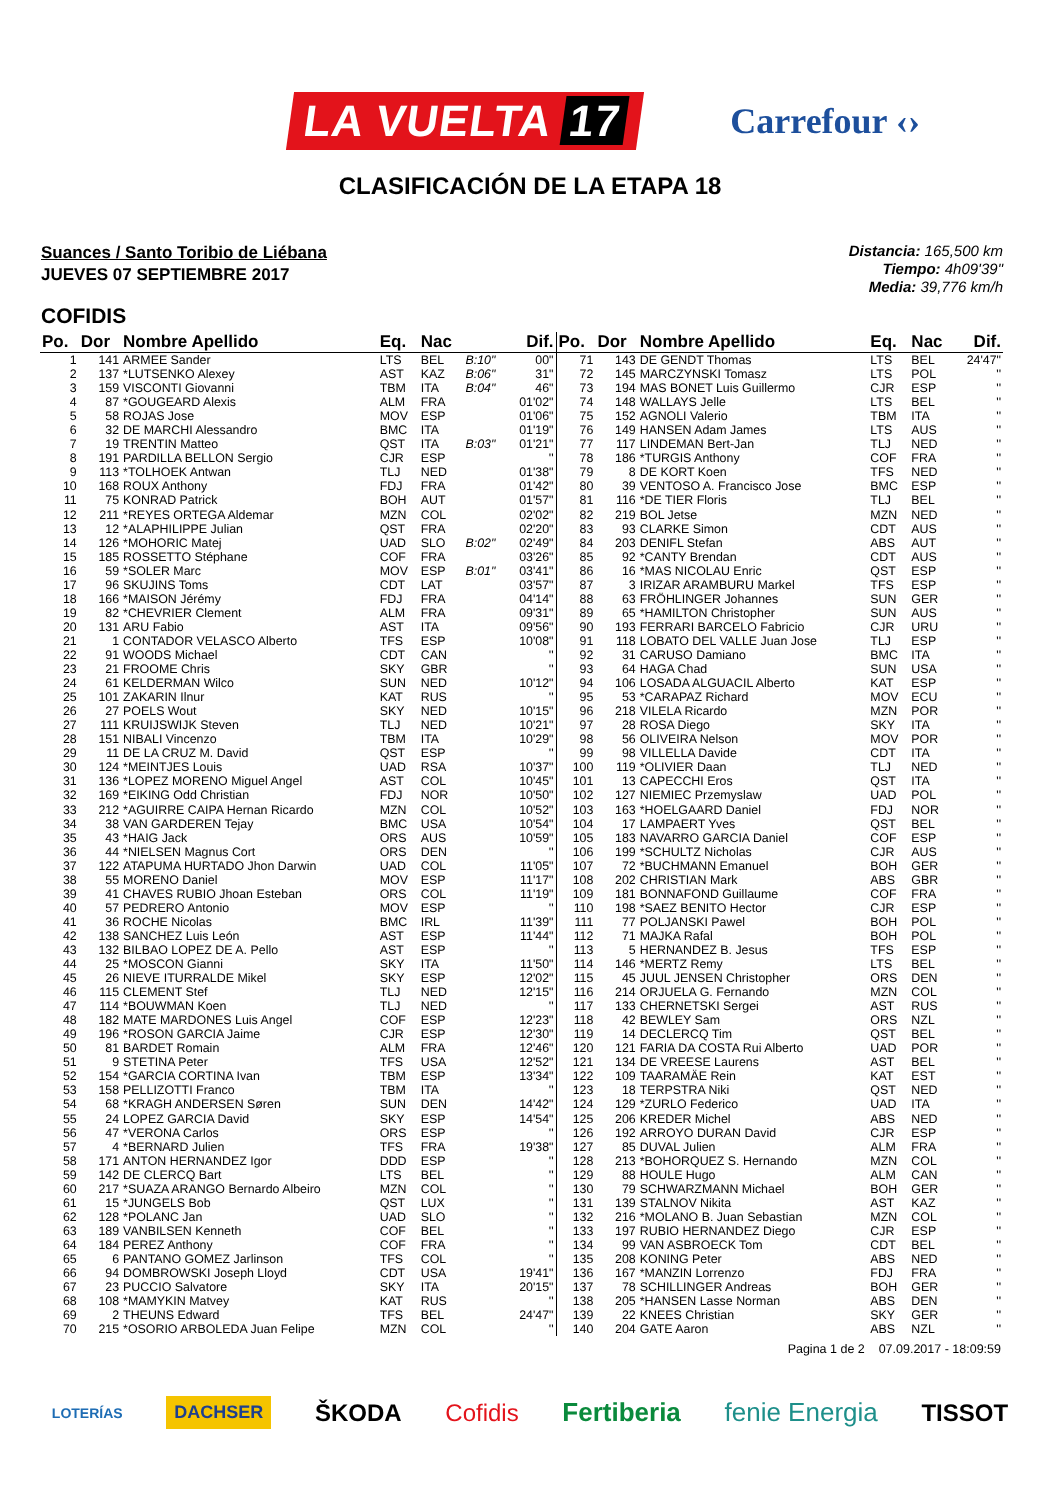LA VUELTA 17
Carrefour ‹›
CLASIFICACIÓN DE LA ETAPA 18
Suances / Santo Toribio de Liébana
JUEVES 07 SEPTIEMBRE 2017
Distancia: 165,500 km
Tiempo: 4h09'39"
Media: 39,776 km/h
COFIDIS
| Po. | Dor | Nombre Apellido | Eq. | Nac | | Dif. | Po. | Dor | Nombre Apellido | Eq. | Nac | Dif. |
| --- | --- | --- | --- | --- | --- | --- | --- | --- | --- | --- | --- | --- |
| 1 | 141 | ARMEE Sander | LTS | BEL | B:10" | 00" | 71 | 143 | DE GENDT Thomas | LTS | BEL | 24'47" |
| 2 | 137 | *LUTSENKO Alexey | AST | KAZ | B:06" | 31" | 72 | 145 | MARCZYNSKI Tomasz | LTS | POL | '' |
| 3 | 159 | VISCONTI Giovanni | TBM | ITA | B:04" | 46" | 73 | 194 | MAS BONET Luis Guillermo | CJR | ESP | '' |
| 4 | 87 | *GOUGEARD Alexis | ALM | FRA | | 01'02" | 74 | 148 | WALLAYS Jelle | LTS | BEL | '' |
| 5 | 58 | ROJAS Jose | MOV | ESP | | 01'06" | 75 | 152 | AGNOLI Valerio | TBM | ITA | '' |
| 6 | 32 | DE MARCHI Alessandro | BMC | ITA | | 01'19" | 76 | 149 | HANSEN Adam James | LTS | AUS | '' |
| 7 | 19 | TRENTIN Matteo | QST | ITA | B:03" | 01'21" | 77 | 117 | LINDEMAN Bert-Jan | TLJ | NED | '' |
| 8 | 191 | PARDILLA BELLON Sergio | CJR | ESP | | '' | 78 | 186 | *TURGIS Anthony | COF | FRA | '' |
| 9 | 113 | *TOLHOEK Antwan | TLJ | NED | | 01'38" | 79 | 8 | DE KORT Koen | TFS | NED | '' |
| 10 | 168 | ROUX Anthony | FDJ | FRA | | 01'42" | 80 | 39 | VENTOSO A. Francisco Jose | BMC | ESP | '' |
| 11 | 75 | KONRAD Patrick | BOH | AUT | | 01'57" | 81 | 116 | *DE TIER Floris | TLJ | BEL | '' |
| 12 | 211 | *REYES ORTEGA Aldemar | MZN | COL | | 02'02" | 82 | 219 | BOL Jetse | MZN | NED | '' |
| 13 | 12 | *ALAPHILIPPE Julian | QST | FRA | | 02'20" | 83 | 93 | CLARKE Simon | CDT | AUS | '' |
| 14 | 126 | *MOHORIC Matej | UAD | SLO | B:02" | 02'49" | 84 | 203 | DENIFL Stefan | ABS | AUT | '' |
| 15 | 185 | ROSSETTO Stéphane | COF | FRA | | 03'26" | 85 | 92 | *CANTY Brendan | CDT | AUS | '' |
| 16 | 59 | *SOLER Marc | MOV | ESP | B:01" | 03'41" | 86 | 16 | *MAS NICOLAU Enric | QST | ESP | '' |
| 17 | 96 | SKUJINS Toms | CDT | LAT | | 03'57" | 87 | 3 | IRIZAR ARAMBURU Markel | TFS | ESP | '' |
| 18 | 166 | *MAISON Jérémy | FDJ | FRA | | 04'14" | 88 | 63 | FRÖHLINGER Johannes | SUN | GER | '' |
| 19 | 82 | *CHEVRIER Clement | ALM | FRA | | 09'31" | 89 | 65 | *HAMILTON Christopher | SUN | AUS | '' |
| 20 | 131 | ARU Fabio | AST | ITA | | 09'56" | 90 | 193 | FERRARI BARCELO Fabricio | CJR | URU | '' |
| 21 | 1 | CONTADOR VELASCO Alberto | TFS | ESP | | 10'08" | 91 | 118 | LOBATO DEL VALLE Juan Jose | TLJ | ESP | '' |
| 22 | 91 | WOODS Michael | CDT | CAN | | '' | 92 | 31 | CARUSO Damiano | BMC | ITA | '' |
| 23 | 21 | FROOME Chris | SKY | GBR | | '' | 93 | 64 | HAGA Chad | SUN | USA | '' |
| 24 | 61 | KELDERMAN Wilco | SUN | NED | | 10'12" | 94 | 106 | LOSADA ALGUACIL Alberto | KAT | ESP | '' |
| 25 | 101 | ZAKARIN Ilnur | KAT | RUS | | '' | 95 | 53 | *CARAPAZ Richard | MOV | ECU | '' |
| 26 | 27 | POELS Wout | SKY | NED | | 10'15" | 96 | 218 | VILELA Ricardo | MZN | POR | '' |
| 27 | 111 | KRUIJSWIJK Steven | TLJ | NED | | 10'21" | 97 | 28 | ROSA Diego | SKY | ITA | '' |
| 28 | 151 | NIBALI Vincenzo | TBM | ITA | | 10'29" | 98 | 56 | OLIVEIRA Nelson | MOV | POR | '' |
| 29 | 11 | DE LA CRUZ M. David | QST | ESP | | '' | 99 | 98 | VILLELLA Davide | CDT | ITA | '' |
| 30 | 124 | *MEINTJES Louis | UAD | RSA | | 10'37" | 100 | 119 | *OLIVIER Daan | TLJ | NED | '' |
| 31 | 136 | *LOPEZ MORENO Miguel Angel | AST | COL | | 10'45" | 101 | 13 | CAPECCHI Eros | QST | ITA | '' |
| 32 | 169 | *EIKING Odd Christian | FDJ | NOR | | 10'50" | 102 | 127 | NIEMIEC Przemyslaw | UAD | POL | '' |
| 33 | 212 | *AGUIRRE CAIPA Hernan Ricardo | MZN | COL | | 10'52" | 103 | 163 | *HOELGAARD Daniel | FDJ | NOR | '' |
| 34 | 38 | VAN GARDEREN Tejay | BMC | USA | | 10'54" | 104 | 17 | LAMPAERT Yves | QST | BEL | '' |
| 35 | 43 | *HAIG Jack | ORS | AUS | | 10'59" | 105 | 183 | NAVARRO GARCIA Daniel | COF | ESP | '' |
| 36 | 44 | *NIELSEN Magnus Cort | ORS | DEN | | '' | 106 | 199 | *SCHULTZ Nicholas | CJR | AUS | '' |
| 37 | 122 | ATAPUMA HURTADO Jhon Darwin | UAD | COL | | 11'05" | 107 | 72 | *BUCHMANN Emanuel | BOH | GER | '' |
| 38 | 55 | MORENO Daniel | MOV | ESP | | 11'17" | 108 | 202 | CHRISTIAN Mark | ABS | GBR | '' |
| 39 | 41 | CHAVES RUBIO Jhoan Esteban | ORS | COL | | 11'19" | 109 | 181 | BONNAFOND Guillaume | COF | FRA | '' |
| 40 | 57 | PEDRERO Antonio | MOV | ESP | | '' | 110 | 198 | *SAEZ BENITO Hector | CJR | ESP | '' |
| 41 | 36 | ROCHE Nicolas | BMC | IRL | | 11'39" | 111 | 77 | POLJANSKI Pawel | BOH | POL | '' |
| 42 | 138 | SANCHEZ Luis León | AST | ESP | | 11'44" | 112 | 71 | MAJKA Rafal | BOH | POL | '' |
| 43 | 132 | BILBAO LOPEZ DE A. Pello | AST | ESP | | '' | 113 | 5 | HERNANDEZ B. Jesus | TFS | ESP | '' |
| 44 | 25 | *MOSCON Gianni | SKY | ITA | | 11'50" | 114 | 146 | *MERTZ Remy | LTS | BEL | '' |
| 45 | 26 | NIEVE ITURRALDE Mikel | SKY | ESP | | 12'02" | 115 | 45 | JUUL JENSEN Christopher | ORS | DEN | '' |
| 46 | 115 | CLEMENT Stef | TLJ | NED | | 12'15" | 116 | 214 | ORJUELA G. Fernando | MZN | COL | '' |
| 47 | 114 | *BOUWMAN Koen | TLJ | NED | | '' | 117 | 133 | CHERNETSKI Sergei | AST | RUS | '' |
| 48 | 182 | MATE MARDONES Luis Angel | COF | ESP | | 12'23" | 118 | 42 | BEWLEY Sam | ORS | NZL | '' |
| 49 | 196 | *ROSON GARCIA Jaime | CJR | ESP | | 12'30" | 119 | 14 | DECLERCQ Tim | QST | BEL | '' |
| 50 | 81 | BARDET Romain | ALM | FRA | | 12'46" | 120 | 121 | FARIA DA COSTA Rui Alberto | UAD | POR | '' |
| 51 | 9 | STETINA Peter | TFS | USA | | 12'52" | 121 | 134 | DE VREESE Laurens | AST | BEL | '' |
| 52 | 154 | *GARCIA CORTINA Ivan | TBM | ESP | | 13'34" | 122 | 109 | TAARAMÄE Rein | KAT | EST | '' |
| 53 | 158 | PELLIZOTTI Franco | TBM | ITA | | '' | 123 | 18 | TERPSTRA Niki | QST | NED | '' |
| 54 | 68 | *KRAGH ANDERSEN Søren | SUN | DEN | | 14'42" | 124 | 129 | *ZURLO Federico | UAD | ITA | '' |
| 55 | 24 | LOPEZ GARCIA David | SKY | ESP | | 14'54" | 125 | 206 | KREDER Michel | ABS | NED | '' |
| 56 | 47 | *VERONA Carlos | ORS | ESP | | '' | 126 | 192 | ARROYO DURAN David | CJR | ESP | '' |
| 57 | 4 | *BERNARD Julien | TFS | FRA | | 19'38" | 127 | 85 | DUVAL Julien | ALM | FRA | '' |
| 58 | 171 | ANTON HERNANDEZ Igor | DDD | ESP | | '' | 128 | 213 | *BOHORQUEZ S. Hernando | MZN | COL | '' |
| 59 | 142 | DE CLERCQ Bart | LTS | BEL | | '' | 129 | 88 | HOULE Hugo | ALM | CAN | '' |
| 60 | 217 | *SUAZA ARANGO Bernardo Albeiro | MZN | COL | | '' | 130 | 79 | SCHWARZMANN Michael | BOH | GER | '' |
| 61 | 15 | *JUNGELS Bob | QST | LUX | | '' | 131 | 139 | STALNOV Nikita | AST | KAZ | '' |
| 62 | 128 | *POLANC Jan | UAD | SLO | | '' | 132 | 216 | *MOLANO B. Juan Sebastian | MZN | COL | '' |
| 63 | 189 | VANBILSEN Kenneth | COF | BEL | | '' | 133 | 197 | RUBIO HERNANDEZ Diego | CJR | ESP | '' |
| 64 | 184 | PEREZ Anthony | COF | FRA | | '' | 134 | 99 | VAN ASBROECK Tom | CDT | BEL | '' |
| 65 | 6 | PANTANO GOMEZ Jarlinson | TFS | COL | | '' | 135 | 208 | KONING Peter | ABS | NED | '' |
| 66 | 94 | DOMBROWSKI Joseph Lloyd | CDT | USA | | 19'41" | 136 | 167 | *MANZIN Lorrenzo | FDJ | FRA | '' |
| 67 | 23 | PUCCIO Salvatore | SKY | ITA | | 20'15" | 137 | 78 | SCHILLINGER Andreas | BOH | GER | '' |
| 68 | 108 | *MAMYKIN Matvey | KAT | RUS | | '' | 138 | 205 | *HANSEN Lasse Norman | ABS | DEN | '' |
| 69 | 2 | THEUNS Edward | TFS | BEL | | 24'47" | 139 | 22 | KNEES Christian | SKY | GER | '' |
| 70 | 215 | *OSORIO ARBOLEDA Juan Felipe | MZN | COL | | '' | 140 | 204 | GATE Aaron | ABS | NZL | '' |
Pagina 1 de 2 07.09.2017 - 18:09:59
LOTERÍAS DACHSER ŠKODA Cofidis Fertiberia fenie Energia TISSOT